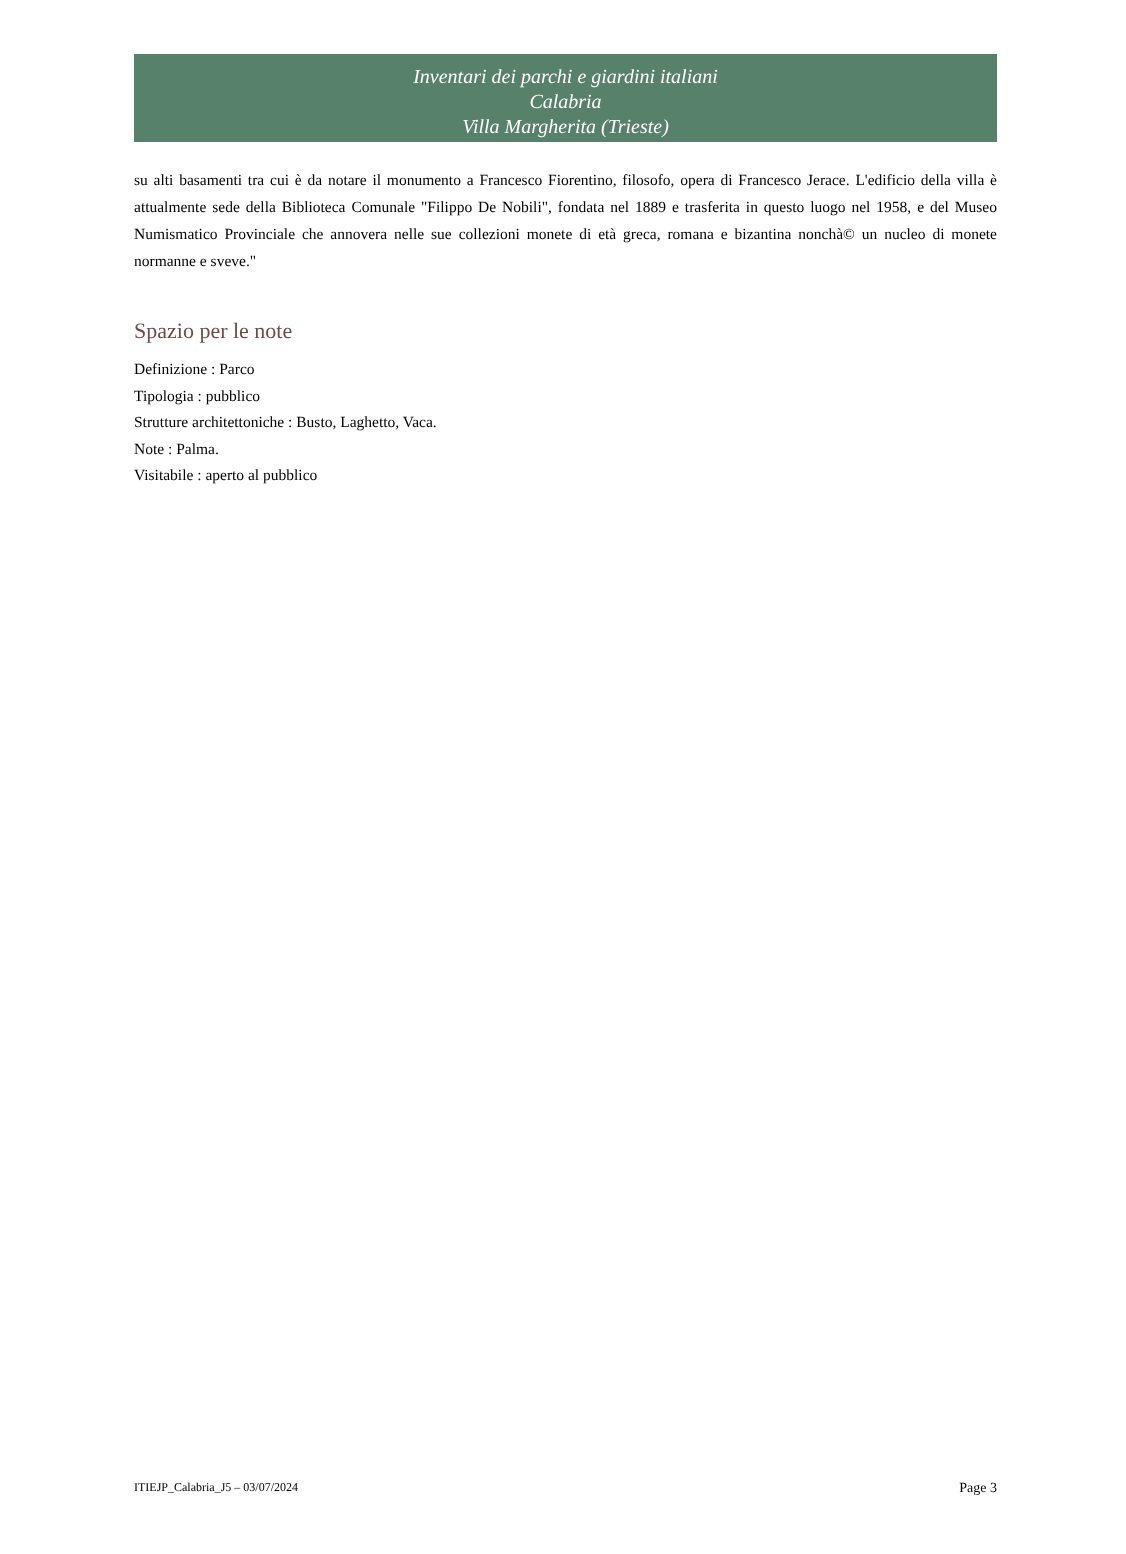Inventari dei parchi e giardini italiani
Calabria
Villa Margherita (Trieste)
su alti basamenti tra cui è da notare il monumento a Francesco Fiorentino, filosofo, opera di Francesco Jerace. L'edificio della villa è attualmente sede della Biblioteca Comunale "Filippo De Nobili", fondata nel 1889 e trasferita in questo luogo nel 1958, e del Museo Numismatico Provinciale che annovera nelle sue collezioni monete di età greca, romana e bizantina nonchà© un nucleo di monete normanne e sveve."
Spazio per le note
Definizione : Parco
Tipologia : pubblico
Strutture architettoniche : Busto, Laghetto, Vaca.
Note : Palma.
Visitabile : aperto al pubblico
ITIEJP_Calabria_J5 – 03/07/2024 Page 3